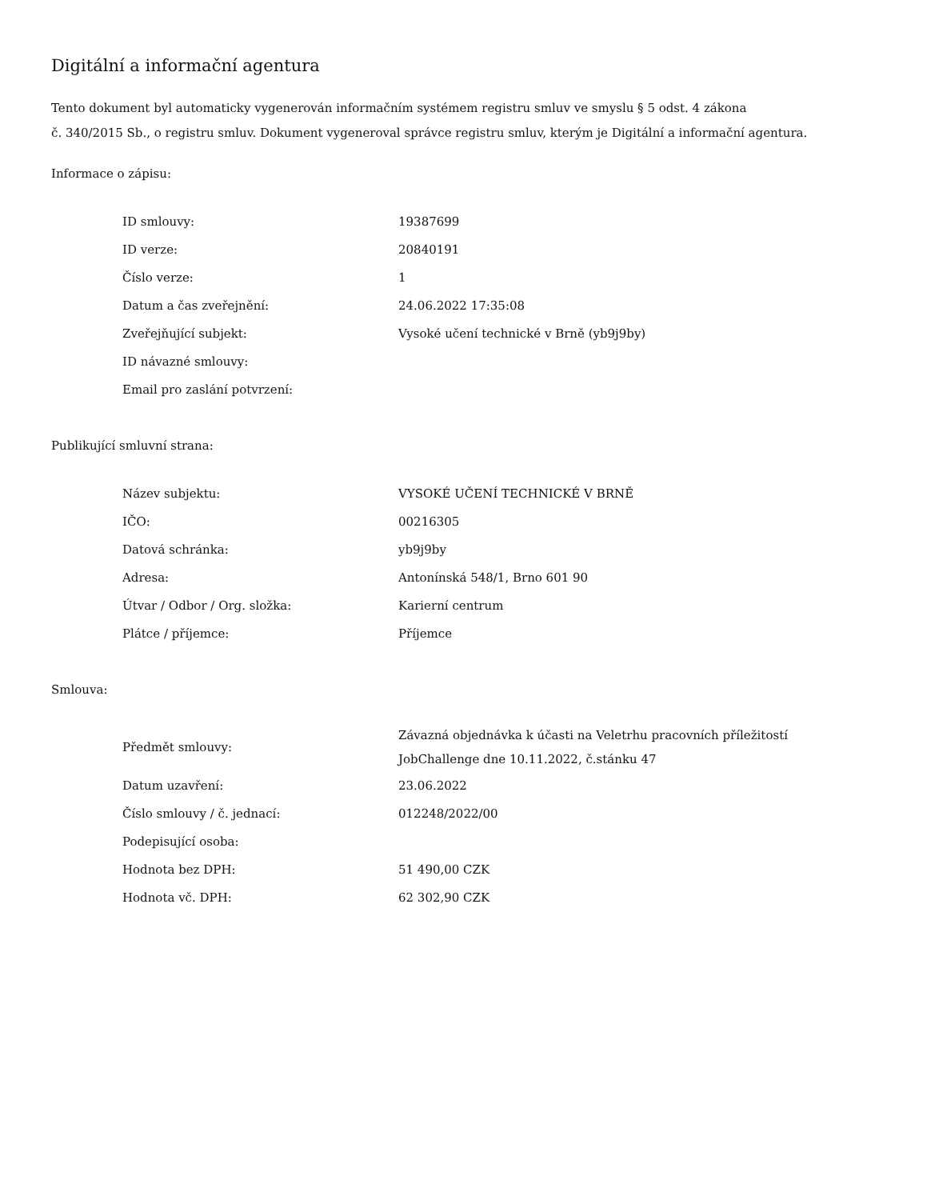Digitální a informační agentura
Tento dokument byl automaticky vygenerován informačním systémem registru smluv ve smyslu § 5 odst. 4 zákona
č. 340/2015 Sb., o registru smluv. Dokument vygeneroval správce registru smluv, kterým je Digitální a informační agentura.
Informace o zápisu:
| ID smlouvy: | 19387699 |
| ID verze: | 20840191 |
| Číslo verze: | 1 |
| Datum a čas zveřejnění: | 24.06.2022 17:35:08 |
| Zveřejňující subjekt: | Vysoké učení technické v Brně (yb9j9by) |
| ID návazné smlouvy: | |
| Email pro zaslání potvrzení: | |
Publikující smluvní strana:
| Název subjektu: | VYSOKÉ UČENÍ TECHNICKÉ V BRNĚ |
| IČO: | 00216305 |
| Datová schránka: | yb9j9by |
| Adresa: | Antonínská 548/1, Brno 601 90 |
| Útvar / Odbor / Org. složka: | Karierní centrum |
| Plátce / příjemce: | Příjemce |
Smlouva:
| Předmět smlouvy: | Závazná objednávka k účasti na Veletrhu pracovních příležitostí JobChallenge dne 10.11.2022, č.stánku 47 |
| Datum uzavření: | 23.06.2022 |
| Číslo smlouvy / č. jednací: | 012248/2022/00 |
| Podepisující osoba: | |
| Hodnota bez DPH: | 51 490,00 CZK |
| Hodnota vč. DPH: | 62 302,90 CZK |